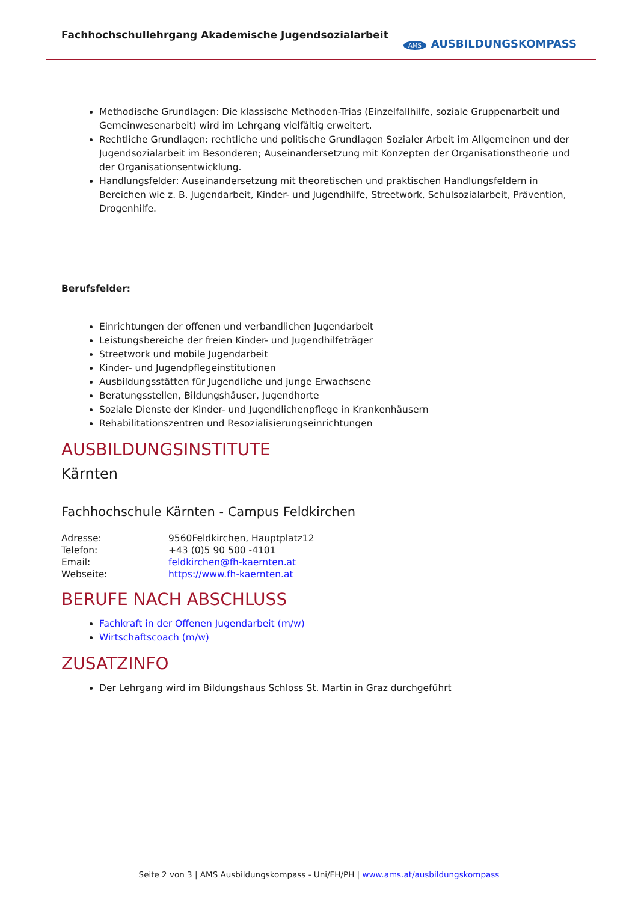Fachhochschullehrgang Akademische Jugendsozialarbeit
AMS AUSBILDUNGSKOMPASS
Methodische Grundlagen: Die klassische Methoden-Trias (Einzelfallhilfe, soziale Gruppenarbeit und Gemeinwesenarbeit) wird im Lehrgang vielfältig erweitert.
Rechtliche Grundlagen: rechtliche und politische Grundlagen Sozialer Arbeit im Allgemeinen und der Jugendsozialarbeit im Besonderen; Auseinandersetzung mit Konzepten der Organisationstheorie und der Organisationsentwicklung.
Handlungsfelder: Auseinandersetzung mit theoretischen und praktischen Handlungsfeldern in Bereichen wie z. B. Jugendarbeit, Kinder- und Jugendhilfe, Streetwork, Schulsozialarbeit, Prävention, Drogenhilfe.
Berufsfelder:
Einrichtungen der offenen und verbandlichen Jugendarbeit
Leistungsbereiche der freien Kinder- und Jugendhilfeträger
Streetwork und mobile Jugendarbeit
Kinder- und Jugendpflegeinstitutionen
Ausbildungsstätten für Jugendliche und junge Erwachsene
Beratungsstellen, Bildungshäuser, Jugendhorte
Soziale Dienste der Kinder- und Jugendlichenpflege in Krankenhäusern
Rehabilitationszentren und Resozialisierungseinrichtungen
AUSBILDUNGSINSTITUTE
Kärnten
Fachhochschule Kärnten - Campus Feldkirchen
| Adresse: | 9560Feldkirchen, Hauptplatz12 |
| Telefon: | +43 (0)5 90 500 -4101 |
| Email: | feldkirchen@fh-kaernten.at |
| Webseite: | https://www.fh-kaernten.at |
BERUFE NACH ABSCHLUSS
Fachkraft in der Offenen Jugendarbeit (m/w)
Wirtschaftscoach (m/w)
ZUSATZINFO
Der Lehrgang wird im Bildungshaus Schloss St. Martin in Graz durchgeführt
Seite 2 von 3 | AMS Ausbildungskompass - Uni/FH/PH | www.ams.at/ausbildungskompass